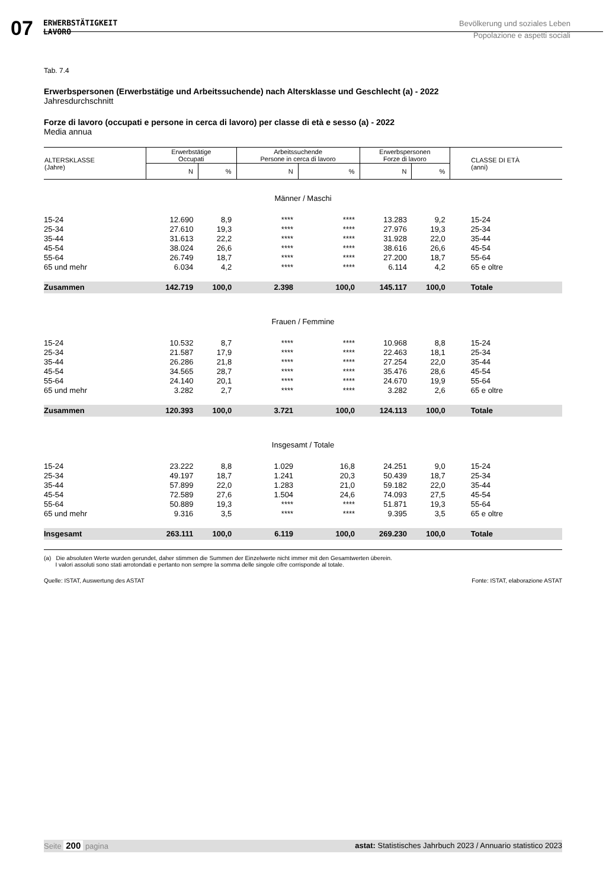07
ERWERBSTÄTIGKEIT
LAVORO
Bevölkerung und soziales Leben
Popolazione e aspetti sociali
Tab. 7.4
Erwerbspersonen (Erwerbstätige und Arbeitssuchende) nach Altersklasse und Geschlecht (a) - 2022
Jahresdurchschnitt
Forze di lavoro (occupati e persone in cerca di lavoro) per classe di età e sesso (a) - 2022
Media annua
| ALTERSKLASSE (Jahre) | Erwerbstätige Occupati | | Arbeitssuchende Persone in cerca di lavoro | | Erwerbspersonen Forze di lavoro | | CLASSE DI ETÀ (anni) |
| --- | --- | --- | --- | --- | --- | --- | --- |
| | N | % | N | % | N | % | |
| Männer / Maschi | | | | | | | |
| 15-24 | 12.690 | 8,9 | **** | **** | 13.283 | 9,2 | 15-24 |
| 25-34 | 27.610 | 19,3 | **** | **** | 27.976 | 19,3 | 25-34 |
| 35-44 | 31.613 | 22,2 | **** | **** | 31.928 | 22,0 | 35-44 |
| 45-54 | 38.024 | 26,6 | **** | **** | 38.616 | 26,6 | 45-54 |
| 55-64 | 26.749 | 18,7 | **** | **** | 27.200 | 18,7 | 55-64 |
| 65 und mehr | 6.034 | 4,2 | **** | **** | 6.114 | 4,2 | 65 e oltre |
| Zusammen | 142.719 | 100,0 | 2.398 | 100,0 | 145.117 | 100,0 | Totale |
| Frauen / Femmine | | | | | | | |
| 15-24 | 10.532 | 8,7 | **** | **** | 10.968 | 8,8 | 15-24 |
| 25-34 | 21.587 | 17,9 | **** | **** | 22.463 | 18,1 | 25-34 |
| 35-44 | 26.286 | 21,8 | **** | **** | 27.254 | 22,0 | 35-44 |
| 45-54 | 34.565 | 28,7 | **** | **** | 35.476 | 28,6 | 45-54 |
| 55-64 | 24.140 | 20,1 | **** | **** | 24.670 | 19,9 | 55-64 |
| 65 und mehr | 3.282 | 2,7 | **** | **** | 3.282 | 2,6 | 65 e oltre |
| Zusammen | 120.393 | 100,0 | 3.721 | 100,0 | 124.113 | 100,0 | Totale |
| Insgesamt / Totale | | | | | | | |
| 15-24 | 23.222 | 8,8 | 1.029 | 16,8 | 24.251 | 9,0 | 15-24 |
| 25-34 | 49.197 | 18,7 | 1.241 | 20,3 | 50.439 | 18,7 | 25-34 |
| 35-44 | 57.899 | 22,0 | 1.283 | 21,0 | 59.182 | 22,0 | 35-44 |
| 45-54 | 72.589 | 27,6 | 1.504 | 24,6 | 74.093 | 27,5 | 45-54 |
| 55-64 | 50.889 | 19,3 | **** | **** | 51.871 | 19,3 | 55-64 |
| 65 und mehr | 9.316 | 3,5 | **** | **** | 9.395 | 3,5 | 65 e oltre |
| Insgesamt | 263.111 | 100,0 | 6.119 | 100,0 | 269.230 | 100,0 | Totale |
(a) Die absoluten Werte wurden gerundet, daher stimmen die Summen der Einzelwerte nicht immer mit den Gesamtwerten überein.
I valori assoluti sono stati arrotondati e pertanto non sempre la somma delle singole cifre corrisponde al totale.
Quelle: ISTAT, Auswertung des ASTAT Fonte: ISTAT, elaborazione ASTAT
Seite 200 pagina astat: Statistisches Jahrbuch 2023 / Annuario statistico 2023